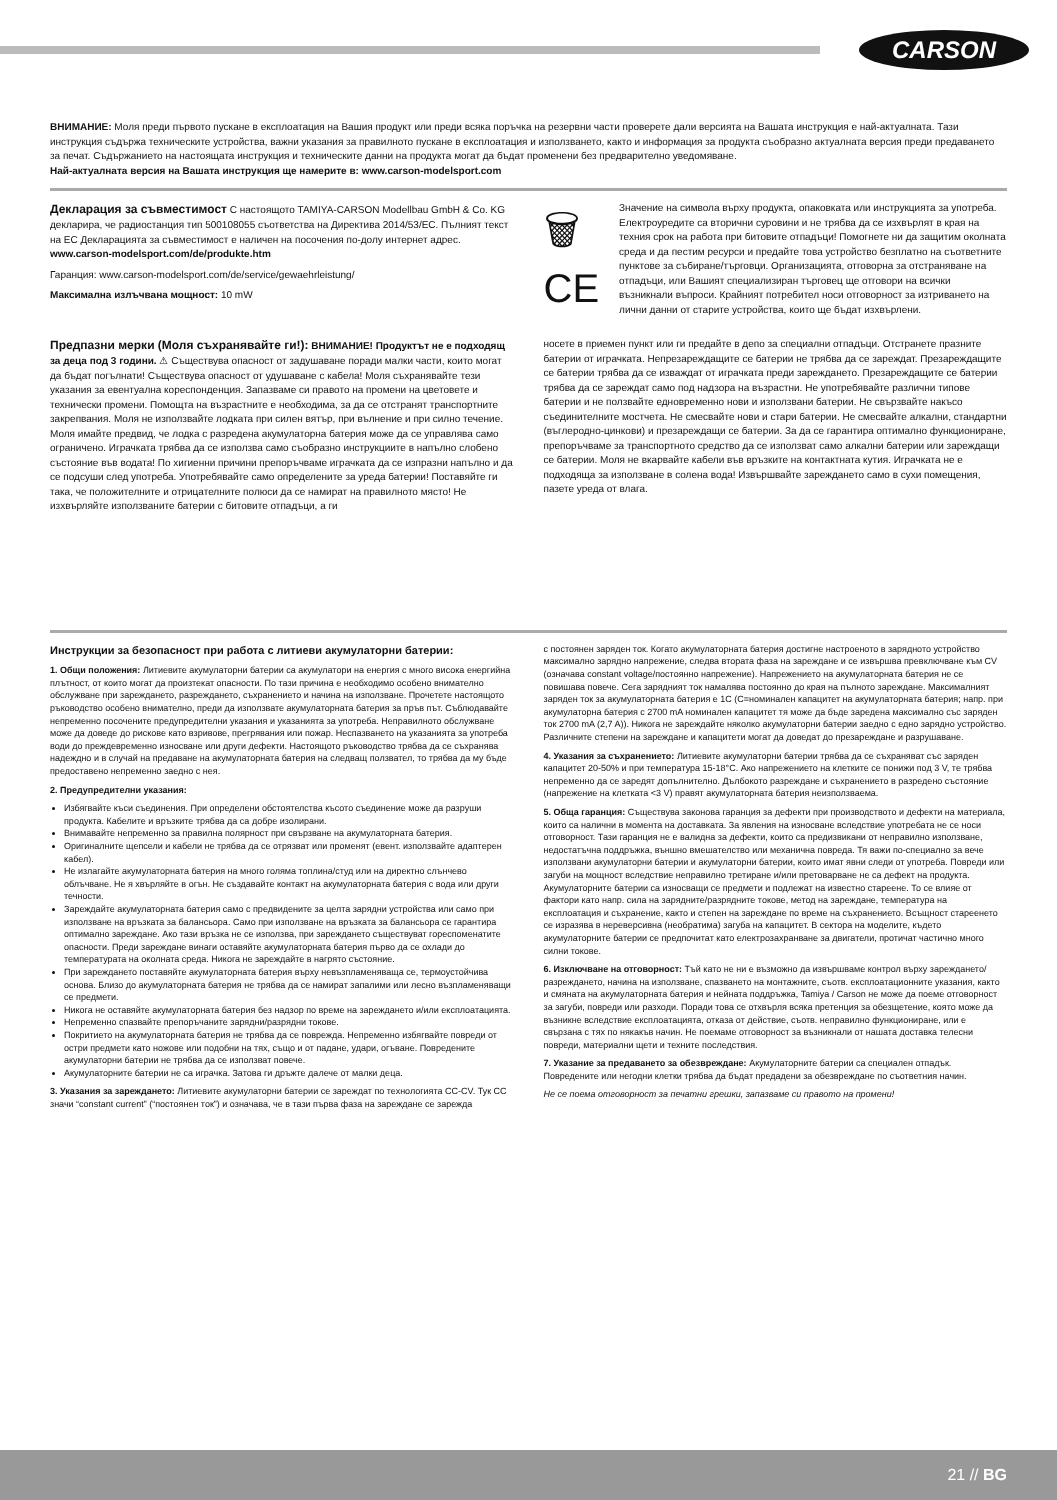CARSON
ВНИМАНИЕ: Моля преди първото пускане в експлоатация на Вашия продукт или преди всяка поръчка на резервни части проверете дали версията на Вашата инструкция е най-актуалната. Тази инструкция съдържа техническите устройства, важни указания за правилното пускане в експлоатация и използването, както и информация за продукта съобразно актуалната версия преди предаването за печат. Съдържанието на настоящата инструкция и техническите данни на продукта могат да бъдат променени без предварително уведомяване.
Най-актуалната версия на Вашата инструкция ще намерите в: www.carson-modelsport.com
Декларация за съвместимост С настоящото TAMIYA-CARSON Modellbau GmbH & Co. KG декларира, че радиостанция тип 500108055 съответства на Директива 2014/53/ЕС. Пълният текст на ЕС Декларацията за съвместимост е наличен на посочения по-долу интернет адрес.
www.carson-modelsport.com/de/produkte.htm
Гаранция: www.carson-modelsport.com/de/service/gewaehrleistung/
Максимална излъчвана мощност: 10 mW
🗑
CE
Значение на символа върху продукта, опаковката или инструкцията за употреба. Електроуредите са вторични суровини и не трябва да се изхвърлят в края на техния срок на работа при битовите отпадъци! Помогнете ни да защитим околната среда и да пестим ресурси и предайте това устройство безплатно на съответните пунктове за събиране/търговци. Организацията, отговорна за отстраняване на отпадъци, или Вашият специализиран търговец ще отговори на всички възникнали въпроси. Крайният потребител носи отговорност за изтриването на лични данни от старите устройства, които ще бъдат изхвърлени.
Предпазни мерки (Моля съхранявайте ги!): ВНИМАНИЕ! Продуктът не е подходящ за деца под 3 години. ⚠ Съществува опасност от задушаване поради малки части, които могат да бъдат погълнати! Съществува опасност от удушаване с кабела! Моля съхранявайте тези указания за евентуална кореспонденция. Запазваме си правото на промени на цветовете и технически промени. Помощта на възрастните е необходима, за да се отстранят транспортните закрепвания. Моля не използвайте лодката при силен вятър, при вълнение и при силно течение. Моля имайте предвид, че лодка с разредена акумулаторна батерия може да се управлява само ограничено. Играчката трябва да се използва само съобразно инструкциите в напълно слобено състояние във водата! По хигиенни причини препоръчваме играчката да се изпразни напълно и да се подсуши след употреба. Употребявайте само определените за уреда батерии! Поставяйте ги така, че положителните и отрицателните полюси да се намират на правилното място! Не изхвърляйте използваните батерии с битовите отпадъци, а ги
носете в приемен пункт или ги предайте в депо за специални отпадъци. Отстранете празните батерии от играчката. Непрезареждащите се батерии не трябва да се зареждат. Презареждащите се батерии трябва да се изваждат от играчката преди зареждането. Презареждащите се батерии трябва да се зареждат само под надзора на възрастни. Не употребявайте различни типове батерии и не ползвайте едновременно нови и използвани батерии. Не свързвайте накъсо съединителните мостчета. Не смесвайте нови и стари батерии. Не смесвайте алкални, стандартни (въглеродно-цинкови) и презареждащи се батерии. За да се гарантира оптимално функциониране, препоръчваме за транспортното средство да се използват само алкални батерии или зареждащи се батерии. Моля не вкарвайте кабели във връзките на контактната кутия. Играчката не е подходяща за използване в солена вода! Извършвайте зареждането само в сухи помещения, пазете уреда от влага.
Инструкции за безопасност при работа с литиеви акумулаторни батерии:
1. Общи положения: Литиевите акумулаторни батерии са акумулатори на енергия с много висока енергийна плътност, от които могат да произтекат опасности. По тази причина е необходимо особено внимателно обслужване при зареждането, разреждането, съхранението и начина на използване. Прочетете настоящото ръководство особено внимателно, преди да използвате акумулаторната батерия за пръв път. Съблюдавайте непременно посочените предупредителни указания и указанията за употреба. Неправилното обслужване може да доведе до рискове като взривове, прегрявания или пожар. Неспазването на указанията за употреба води до преждевременно износване или други дефекти. Настоящото ръководство трябва да се съхранява надеждно и в случай на предаване на акумулаторната батерия на следващ ползвател, то трябва да му бъде предоставено непременно заедно с нея.
2. Предупредителни указания:
Избягвайте къси съединения. При определени обстоятелства късото съединение може да разруши продукта. Кабелите и връзките трябва да са добре изолирани.
Внимавайте непременно за правилна полярност при свързване на акумулаторната батерия.
Оригиналните щепсели и кабели не трябва да се отрязват или променят (евент. използвайте адаптерен кабел).
Не излагайте акумулаторната батерия на много голяма топлина/студ или на директно слънчево облъчване. Не я хвърляйте в огън. Не създавайте контакт на акумулаторната батерия с вода или други течности.
Зареждайте акумулаторната батерия само с предвидените за целта зарядни устройства или само при използване на връзката за балансьора. Само при използване на връзката за балансьора се гарантира оптимално зареждане. Ако тази връзка не се използва, при зареждането съществуват гореспоменатите опасности. Преди зареждане винаги оставяйте акумулаторната батерия първо да се охлади до температурата на околната среда. Никога не зареждайте в нагрято състояние.
При зареждането поставяйте акумулаторната батерия върху невъзпламеняваща се, термоустойчива основа. Близо до акумулаторната батерия не трябва да се намират запалими или лесно възпламеняващи се предмети.
Никога не оставяйте акумулаторната батерия без надзор по време на зареждането и/или експлоатацията.
Непременно спазвайте препоръчаните зарядни/разрядни токове.
Покритието на акумулаторната батерия не трябва да се поврежда. Непременно избягвайте повреди от остри предмети като ножове или подобни на тях, също и от падане, удари, огъване. Повредените акумулаторни батерии не трябва да се използват повече.
Акумулаторните батерии не са играчка. Затова ги дръжте далече от малки деца.
3. Указания за зареждането: Литиевите акумулаторни батерии се зареждат по технологията CC-CV. Тук CC значи “constant current” (“постоянен ток”) и означава, че в тази първа фаза на зареждане се зарежда
с постоянен заряден ток. Когато акумулаторната батерия достигне настроеното в зарядното устройство максимално зарядно напрежение, следва втората фаза на зареждане и се извършва превключване към CV (означава constant voltage/постоянно напрежение). Напрежението на акумулаторната батерия не се повишава повече. Сега зарядният ток намалява постоянно до края на пълното зареждане. Максималният заряден ток за акумулаторната батерия е 1C (C=номинален капацитет на акумулаторната батерия; напр. при акумулаторна батерия с 2700 mA номинален капацитет тя може да бъде заредена максимално със заряден ток 2700 mA (2,7 A)). Никога не зареждайте няколко акумулаторни батерии заедно с едно зарядно устройство. Различните степени на зареждане и капацитети могат да доведат до презареждане и разрушаване.
4. Указания за съхранението: Литиевите акумулаторни батерии трябва да се съхраняват със заряден капацитет 20-50% и при температура 15-18°C. Ако напрежението на клетките се понижи под 3 V, те трябва непременно да се заредят допълнително. Дълбокото разреждане и съхранението в разредено състояние (напрежение на клетката <3 V) правят акумулаторната батерия неизползваема.
5. Обща гаранция: Съществува законова гаранция за дефекти при производството и дефекти на материала, които са налични в момента на доставката. За явления на износване вследствие употребата не се носи отговорност. Тази гаранция не е валидна за дефекти, които са предизвикани от неправилно използване, недостатъчна поддръжка, външно вмешателство или механична повреда. Тя важи по-специално за вече използвани акумулаторни батерии и акумулаторни батерии, които имат явни следи от употреба. Повреди или загуби на мощност вследствие неправилно третиране и/или претоварване не са дефект на продукта. Акумулаторните батерии са износващи се предмети и подлежат на известно стареене. То се влияе от фактори като напр. сила на зарядните/разрядните токове, метод на зареждане, температура на експлоатация и съхранение, както и степен на зареждане по време на съхранението. Всъщност стареенето се изразява в нереверсивна (необратима) загуба на капацитет. В сектора на моделите, където акумулаторните батерии се предпочитат като електрозахранване за двигатели, протичат частично много силни токове.
6. Изключване на отговорност: Тъй като не ни е възможно да извършваме контрол върху зареждането/разреждането, начина на използване, спазването на монтажните, съотв. експлоатационните указания, както и смяната на акумулаторната батерия и нейната поддръжка, Tamiya / Carson не може да поеме отговорност за загуби, повреди или разходи. Поради това се отхвърля всяка претенция за обезщетение, която може да възникне вследствие експлоатацията, отказа от действие, съотв. неправилно функциониране, или е свързана с тях по някакъв начин. Не поемаме отговорност за възникнали от нашата доставка телесни повреди, материални щети и техните последствия.
7. Указание за предаването за обезвреждане: Акумулаторните батерии са специален отпадък. Повредените или негодни клетки трябва да бъдат предадени за обезвреждане по съответния начин.
Не се поема отговорност за печатни грешки, запазваме си правото на промени!
21 // BG